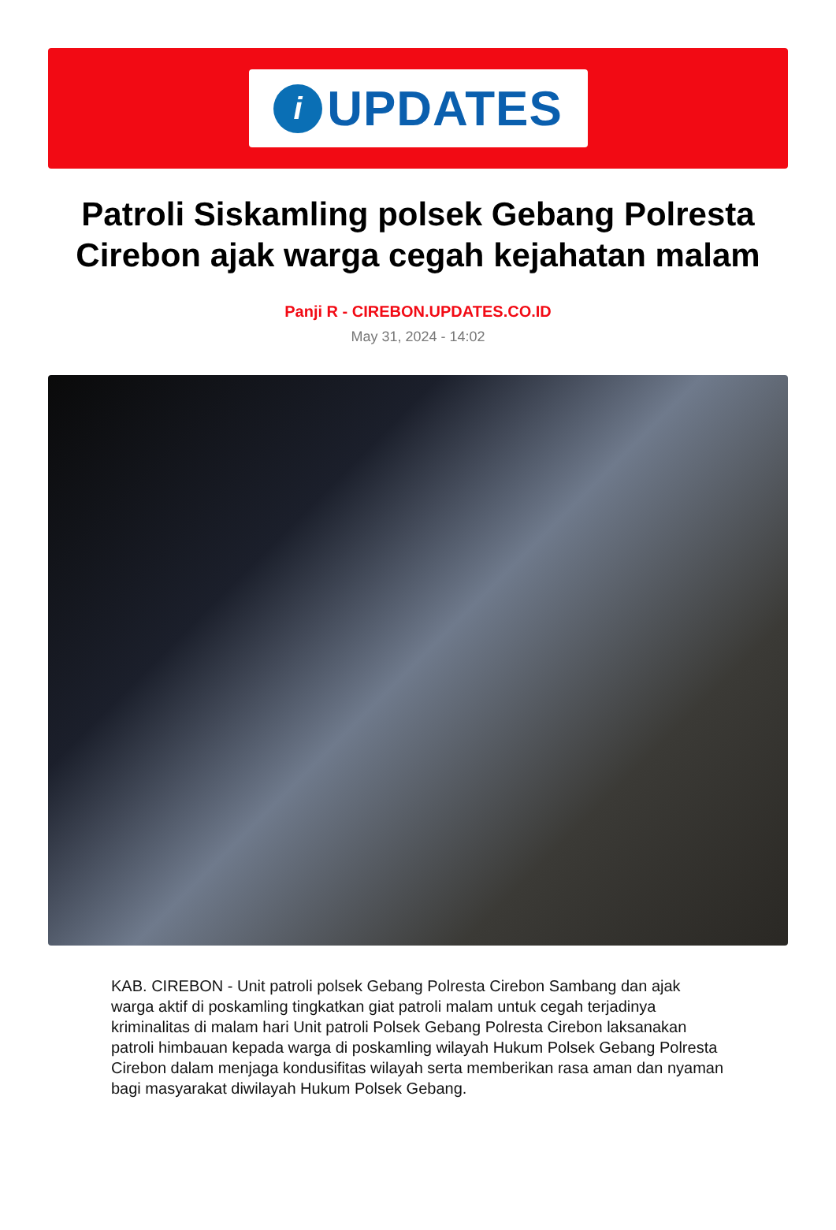i
UPDATES
Patroli Siskamling polsek Gebang Polresta Cirebon ajak warga cegah kejahatan malam
Panji R - CIREBON.UPDATES.CO.ID
May 31, 2024 - 14:02
KAB. CIREBON - Unit patroli polsek Gebang Polresta Cirebon Sambang dan ajak warga aktif di poskamling tingkatkan giat patroli malam untuk cegah terjadinya kriminalitas di malam hari Unit patroli Polsek Gebang Polresta Cirebon laksanakan patroli himbauan kepada warga di poskamling wilayah Hukum Polsek Gebang Polresta Cirebon dalam menjaga kondusifitas wilayah serta memberikan rasa aman dan nyaman bagi masyarakat diwilayah Hukum Polsek Gebang.